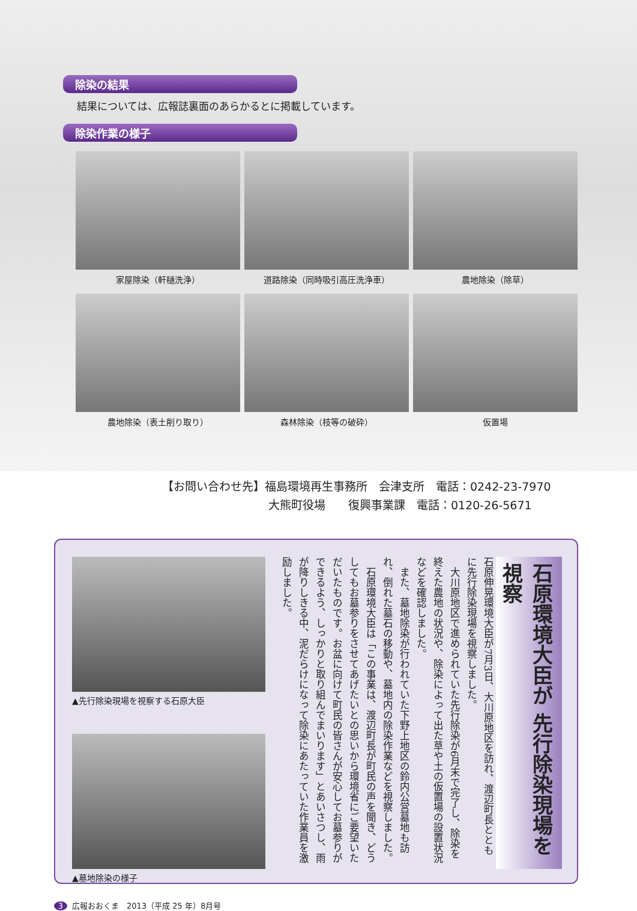除染の結果
結果については、広報誌裏面のあらかるとに掲載しています。
除染作業の様子
家屋除染（軒樋洗浄）
道路除染（同時吸引高圧洗浄車）
農地除染（除草）
農地除染（表土削り取り）
森林除染（枝等の破砕）
仮置場
【お問い合わせ先】福島環境再生事務所　会津支所　電話：0242-23-7970
大熊町役場　　復興事業課　電話：0120-26-5671
▲先行除染現場を視察する石原大臣
▲墓地除染の様子
石原伸晃環境大臣が7月3日、大川原地区を訪れ、渡辺町長とともに先行除染現場を視察しました。
　大川原地区で進められていた先行除染が6月末で完了し、除染を終えた農地の状況や、除染によって出た草や土の仮置場の設置状況などを確認しました。
　また、墓地除染が行われていた下野上地区の鈴内公営墓地も訪れ、倒れた墓石の移動や、墓地内の除染作業などを視察しました。
　石原環境大臣は「この事業は、渡辺町長が町民の声を聞き、どうしてもお墓参りをさせてあげたいとの思いから環境省にご要望いただいたものです。お盆に向けて町民の皆さんが安心してお墓参りができるよう、しっかりと取り組んでまいります」とあいさつし、雨が降りしきる中、泥だらけになって除染にあたっていた作業員を激励しました。
石原環境大臣が 先行除染現場を視察
3 広報おおくま　2013（平成 25 年）8月号